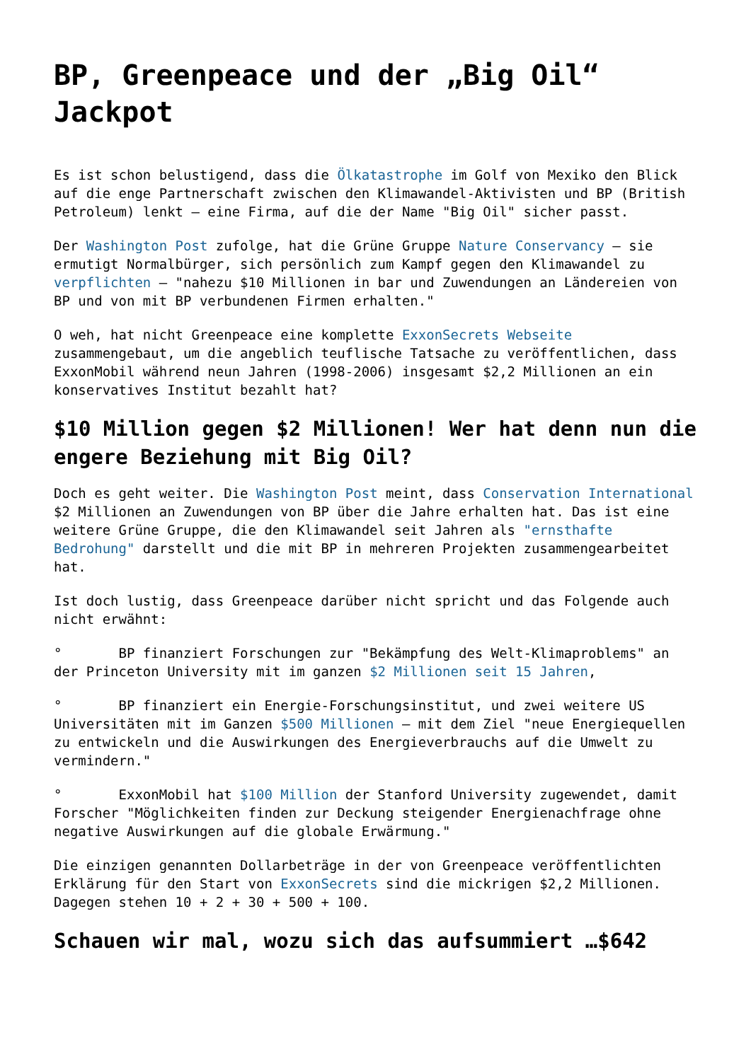BP, Greenpeace und der „Big Oil“ Jackpot
Es ist schon belustigend, dass die Ölkatastrophe im Golf von Mexiko den Blick auf die enge Partnerschaft zwischen den Klimawandel-Aktivisten und BP (British Petroleum) lenkt – eine Firma, auf die der Name "Big Oil" sicher passt.
Der Washington Post zufolge, hat die Grüne Gruppe Nature Conservancy – sie ermutigt Normalbürger, sich persönlich zum Kampf gegen den Klimawandel zu verpflichten – "nahezu $10 Millionen in bar und Zuwendungen an Ländereien von BP und von mit BP verbundenen Firmen erhalten."
O weh, hat nicht Greenpeace eine komplette ExxonSecrets Webseite zusammengebaut, um die angeblich teuflische Tatsache zu veröffentlichen, dass ExxonMobil während neun Jahren (1998-2006) insgesamt $2,2 Millionen an ein konservatives Institut bezahlt hat?
$10 Million gegen $2 Millionen! Wer hat denn nun die engere Beziehung mit Big Oil?
Doch es geht weiter. Die Washington Post meint, dass Conservation International $2 Millionen an Zuwendungen von BP über die Jahre erhalten hat. Das ist eine weitere Grüne Gruppe, die den Klimawandel seit Jahren als "ernsthafte Bedrohung" darstellt und die mit BP in mehreren Projekten zusammengearbeitet hat.
Ist doch lustig, dass Greenpeace darüber nicht spricht und das Folgende auch nicht erwähnt:
° BP finanziert Forschungen zur "Bekämpfung des Welt-Klimaproblems" an der Princeton University mit im ganzen $2 Millionen seit 15 Jahren,
° BP finanziert ein Energie-Forschungsinstitut, und zwei weitere US Universitäten mit im Ganzen $500 Millionen – mit dem Ziel "neue Energiequellen zu entwickeln und die Auswirkungen des Energieverbrauchs auf die Umwelt zu vermindern."
° ExxonMobil hat $100 Million der Stanford University zugewendet, damit Forscher "Möglichkeiten finden zur Deckung steigender Energienachfrage ohne negative Auswirkungen auf die globale Erwärmung."
Die einzigen genannten Dollarbeträge in der von Greenpeace veröffentlichten Erklärung für den Start von ExxonSecrets sind die mickrigen $2,2 Millionen. Dagegen stehen 10 + 2 + 30 + 500 + 100.
Schauen wir mal, wozu sich das aufsummiert …$642